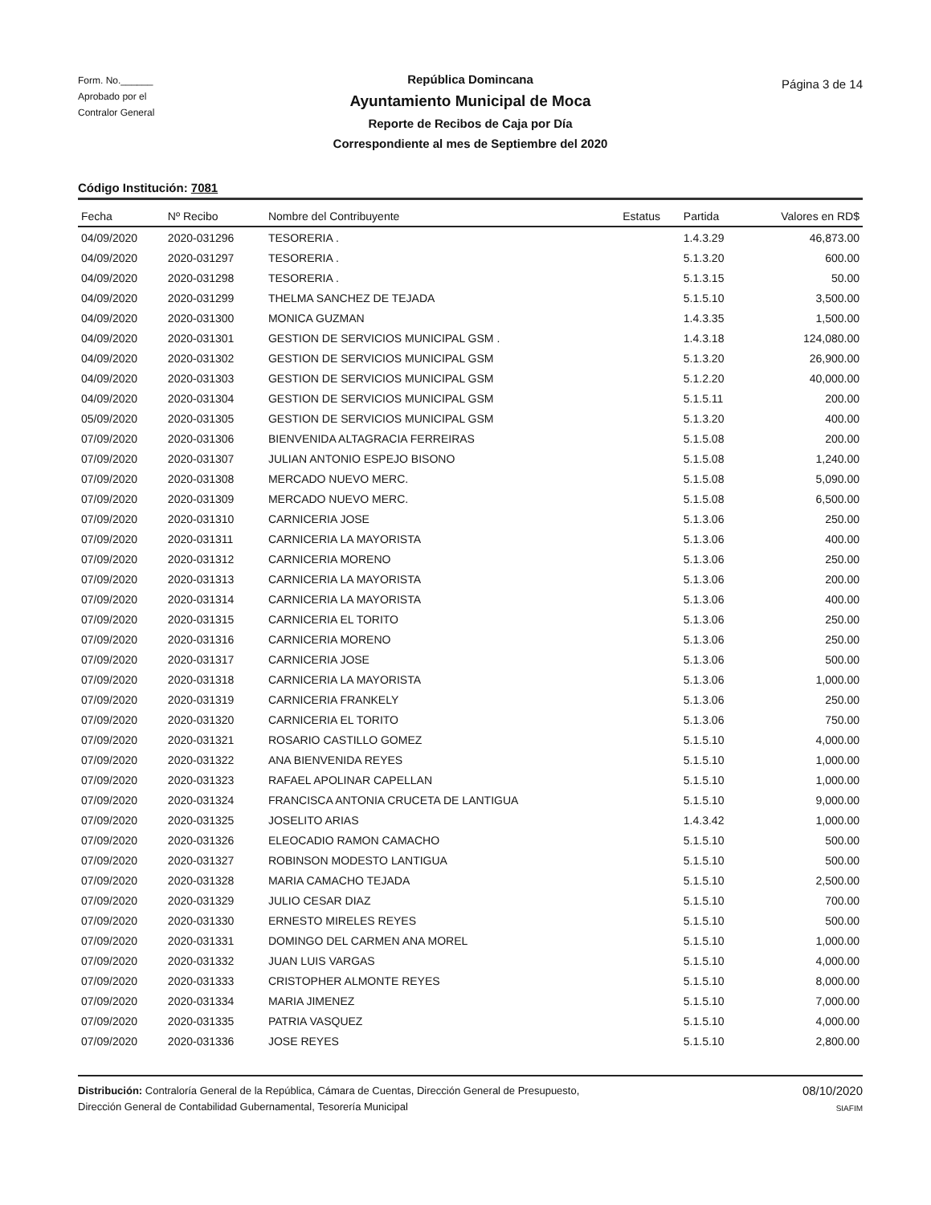Form. No.______
Aprobado por el
Contralor General
República Domincana
Ayuntamiento Municipal de Moca
Reporte de Recibos de Caja por Día
Correspondiente al mes de Septiembre del 2020
Página 3 de 14
Código Institución: 7081
| Fecha | Nº Recibo | Nombre del Contribuyente | Estatus | Partida | Valores en RD$ |
| --- | --- | --- | --- | --- | --- |
| 04/09/2020 | 2020-031296 | TESORERIA . | | 1.4.3.29 | 46,873.00 |
| 04/09/2020 | 2020-031297 | TESORERIA . | | 5.1.3.20 | 600.00 |
| 04/09/2020 | 2020-031298 | TESORERIA . | | 5.1.3.15 | 50.00 |
| 04/09/2020 | 2020-031299 | THELMA SANCHEZ DE TEJADA | | 5.1.5.10 | 3,500.00 |
| 04/09/2020 | 2020-031300 | MONICA GUZMAN | | 1.4.3.35 | 1,500.00 |
| 04/09/2020 | 2020-031301 | GESTION DE SERVICIOS MUNICIPAL GSM . | | 1.4.3.18 | 124,080.00 |
| 04/09/2020 | 2020-031302 | GESTION DE SERVICIOS MUNICIPAL GSM | | 5.1.3.20 | 26,900.00 |
| 04/09/2020 | 2020-031303 | GESTION DE SERVICIOS MUNICIPAL GSM | | 5.1.2.20 | 40,000.00 |
| 04/09/2020 | 2020-031304 | GESTION DE SERVICIOS MUNICIPAL GSM | | 5.1.5.11 | 200.00 |
| 05/09/2020 | 2020-031305 | GESTION DE SERVICIOS MUNICIPAL GSM | | 5.1.3.20 | 400.00 |
| 07/09/2020 | 2020-031306 | BIENVENIDA ALTAGRACIA FERREIRAS | | 5.1.5.08 | 200.00 |
| 07/09/2020 | 2020-031307 | JULIAN ANTONIO ESPEJO BISONO | | 5.1.5.08 | 1,240.00 |
| 07/09/2020 | 2020-031308 | MERCADO NUEVO MERC. | | 5.1.5.08 | 5,090.00 |
| 07/09/2020 | 2020-031309 | MERCADO NUEVO MERC. | | 5.1.5.08 | 6,500.00 |
| 07/09/2020 | 2020-031310 | CARNICERIA JOSE | | 5.1.3.06 | 250.00 |
| 07/09/2020 | 2020-031311 | CARNICERIA LA MAYORISTA | | 5.1.3.06 | 400.00 |
| 07/09/2020 | 2020-031312 | CARNICERIA MORENO | | 5.1.3.06 | 250.00 |
| 07/09/2020 | 2020-031313 | CARNICERIA LA MAYORISTA | | 5.1.3.06 | 200.00 |
| 07/09/2020 | 2020-031314 | CARNICERIA LA MAYORISTA | | 5.1.3.06 | 400.00 |
| 07/09/2020 | 2020-031315 | CARNICERIA EL TORITO | | 5.1.3.06 | 250.00 |
| 07/09/2020 | 2020-031316 | CARNICERIA MORENO | | 5.1.3.06 | 250.00 |
| 07/09/2020 | 2020-031317 | CARNICERIA JOSE | | 5.1.3.06 | 500.00 |
| 07/09/2020 | 2020-031318 | CARNICERIA LA MAYORISTA | | 5.1.3.06 | 1,000.00 |
| 07/09/2020 | 2020-031319 | CARNICERIA FRANKELY | | 5.1.3.06 | 250.00 |
| 07/09/2020 | 2020-031320 | CARNICERIA EL TORITO | | 5.1.3.06 | 750.00 |
| 07/09/2020 | 2020-031321 | ROSARIO CASTILLO GOMEZ | | 5.1.5.10 | 4,000.00 |
| 07/09/2020 | 2020-031322 | ANA BIENVENIDA REYES | | 5.1.5.10 | 1,000.00 |
| 07/09/2020 | 2020-031323 | RAFAEL APOLINAR CAPELLAN | | 5.1.5.10 | 1,000.00 |
| 07/09/2020 | 2020-031324 | FRANCISCA ANTONIA CRUCETA DE LANTIGUA | | 5.1.5.10 | 9,000.00 |
| 07/09/2020 | 2020-031325 | JOSELITO ARIAS | | 1.4.3.42 | 1,000.00 |
| 07/09/2020 | 2020-031326 | ELEOCADIO RAMON CAMACHO | | 5.1.5.10 | 500.00 |
| 07/09/2020 | 2020-031327 | ROBINSON MODESTO LANTIGUA | | 5.1.5.10 | 500.00 |
| 07/09/2020 | 2020-031328 | MARIA CAMACHO TEJADA | | 5.1.5.10 | 2,500.00 |
| 07/09/2020 | 2020-031329 | JULIO CESAR DIAZ | | 5.1.5.10 | 700.00 |
| 07/09/2020 | 2020-031330 | ERNESTO MIRELES REYES | | 5.1.5.10 | 500.00 |
| 07/09/2020 | 2020-031331 | DOMINGO DEL CARMEN ANA MOREL | | 5.1.5.10 | 1,000.00 |
| 07/09/2020 | 2020-031332 | JUAN LUIS VARGAS | | 5.1.5.10 | 4,000.00 |
| 07/09/2020 | 2020-031333 | CRISTOPHER ALMONTE REYES | | 5.1.5.10 | 8,000.00 |
| 07/09/2020 | 2020-031334 | MARIA JIMENEZ | | 5.1.5.10 | 7,000.00 |
| 07/09/2020 | 2020-031335 | PATRIA VASQUEZ | | 5.1.5.10 | 4,000.00 |
| 07/09/2020 | 2020-031336 | JOSE REYES | | 5.1.5.10 | 2,800.00 |
Distribución: Contraloría General de la República, Cámara de Cuentas, Dirección General de Presupuesto,
Dirección General de Contabilidad Gubernamental, Tesorería Municipal
08/10/2020
SIAFIM